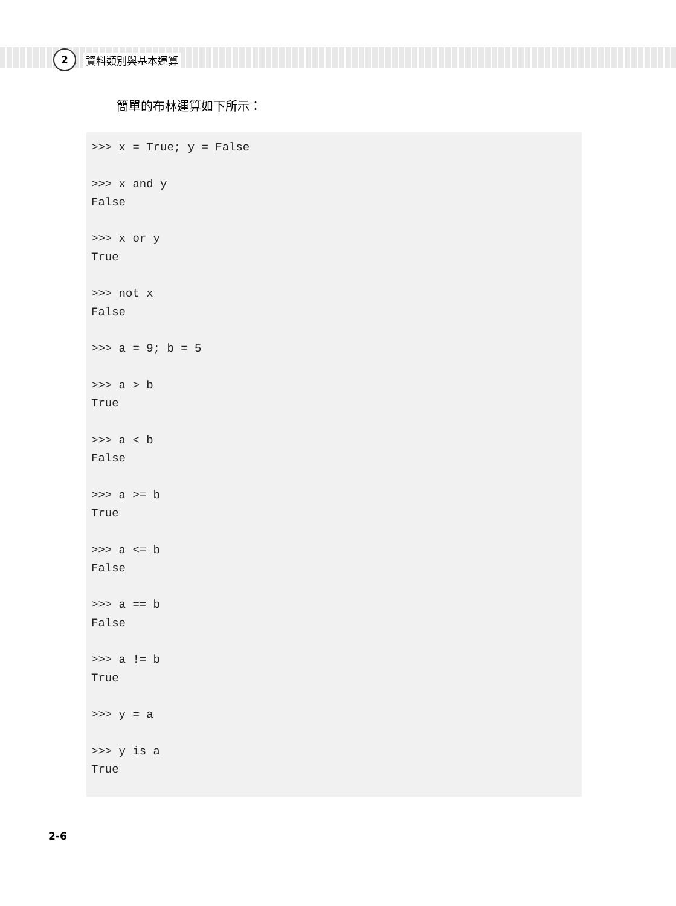2
資料類別與基本運算
簡單的布林運算如下所示：
>>> x = True; y = False

>>> x and y
False

>>> x or y
True

>>> not x
False

>>> a = 9; b = 5

>>> a > b
True

>>> a < b
False

>>> a >= b
True

>>> a <= b
False

>>> a == b
False

>>> a != b
True

>>> y = a

>>> y is a
True
2-6